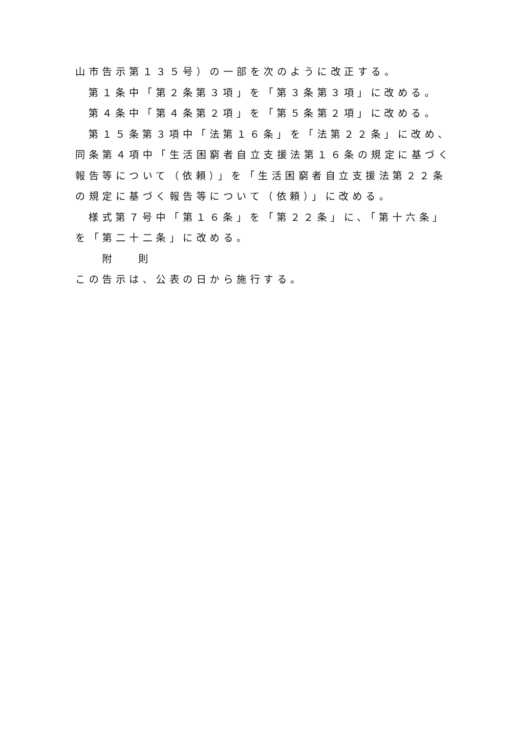山市告示第１３５号）の一部を次のように改正する。
第１条中「第２条第３項」を「第３条第３項」に改める。
第４条中「第４条第２項」を「第５条第２項」に改める。
第１５条第３項中「法第１６条」を「法第２２条」に改め、同条第４項中「生活困窮者自立支援法第１６条の規定に基づく報告等について（依頼）」を「生活困窮者自立支援法第２２条の規定に基づく報告等について（依頼）」に改める。
様式第７号中「第１６条」を「第２２条」に、「第十六条」を「第二十二条」に改める。
附 則
この告示は、公表の日から施行する。